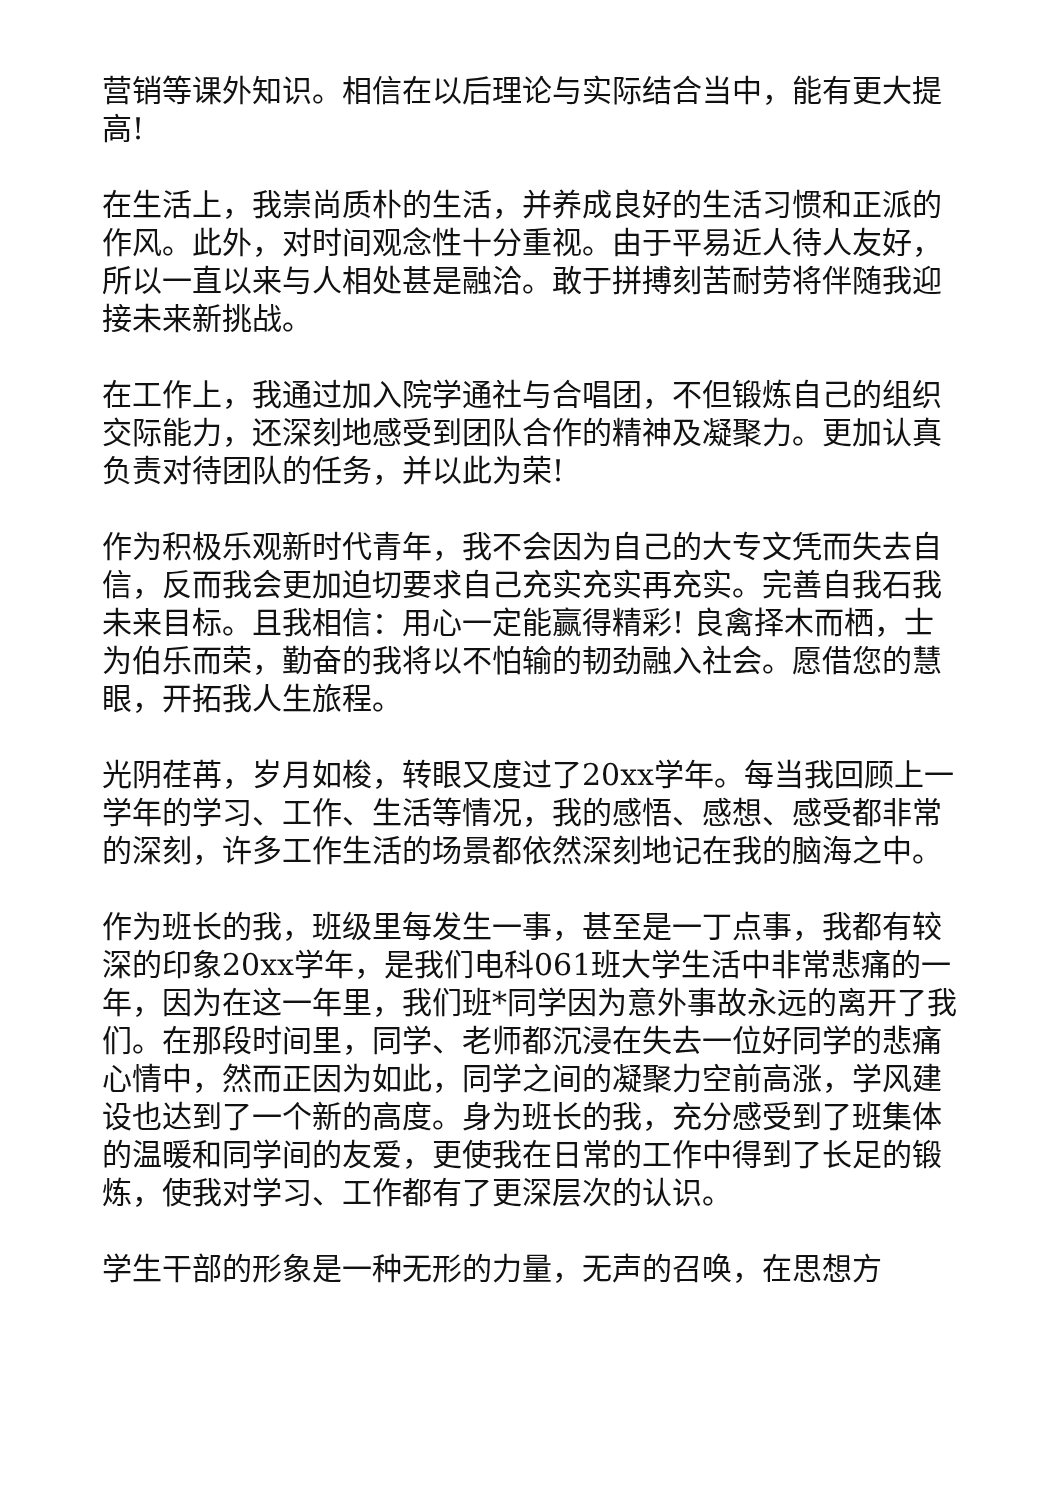营销等课外知识。相信在以后理论与实际结合当中，能有更大提高!
在生活上，我崇尚质朴的生活，并养成良好的生活习惯和正派的作风。此外，对时间观念性十分重视。由于平易近人待人友好，所以一直以来与人相处甚是融洽。敢于拼搏刻苦耐劳将伴随我迎接未来新挑战。
在工作上，我通过加入院学通社与合唱团，不但锻炼自己的组织交际能力，还深刻地感受到团队合作的精神及凝聚力。更加认真负责对待团队的任务，并以此为荣!
作为积极乐观新时代青年，我不会因为自己的大专文凭而失去自信，反而我会更加迫切要求自己充实充实再充实。完善自我石我未来目标。且我相信：用心一定能赢得精彩! 良禽择木而栖，士为伯乐而荣，勤奋的我将以不怕输的韧劲融入社会。愿借您的慧眼，开拓我人生旅程。
光阴荏苒，岁月如梭，转眼又度过了20xx学年。每当我回顾上一学年的学习、工作、生活等情况，我的感悟、感想、感受都非常的深刻，许多工作生活的场景都依然深刻地记在我的脑海之中。
作为班长的我，班级里每发生一事，甚至是一丁点事，我都有较深的印象20xx学年，是我们电科061班大学生活中非常悲痛的一年，因为在这一年里，我们班*同学因为意外事故永远的离开了我们。在那段时间里，同学、老师都沉浸在失去一位好同学的悲痛心情中，然而正因为如此，同学之间的凝聚力空前高涨，学风建设也达到了一个新的高度。身为班长的我，充分感受到了班集体的温暖和同学间的友爱，更使我在日常的工作中得到了长足的锻炼，使我对学习、工作都有了更深层次的认识。
学生干部的形象是一种无形的力量，无声的召唤，在思想方